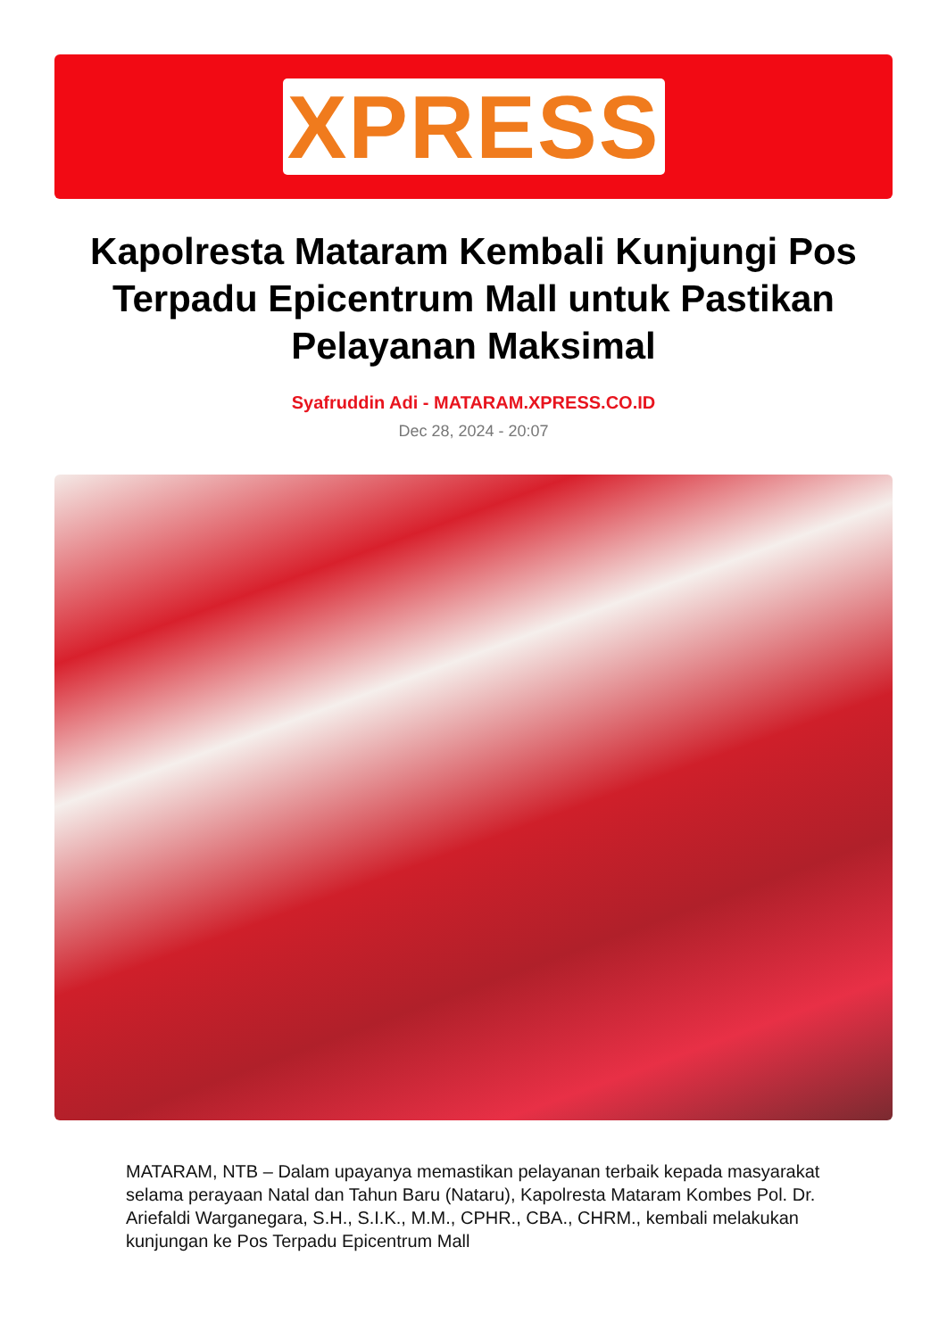XPRESS
Kapolresta Mataram Kembali Kunjungi Pos Terpadu Epicentrum Mall untuk Pastikan Pelayanan Maksimal
Syafruddin Adi - MATARAM.XPRESS.CO.ID
Dec 28, 2024 - 20:07
MATARAM, NTB – Dalam upayanya memastikan pelayanan terbaik kepada masyarakat selama perayaan Natal dan Tahun Baru (Nataru), Kapolresta Mataram Kombes Pol. Dr. Ariefaldi Warganegara, S.H., S.I.K., M.M., CPHR., CBA., CHRM., kembali melakukan kunjungan ke Pos Terpadu Epicentrum Mall